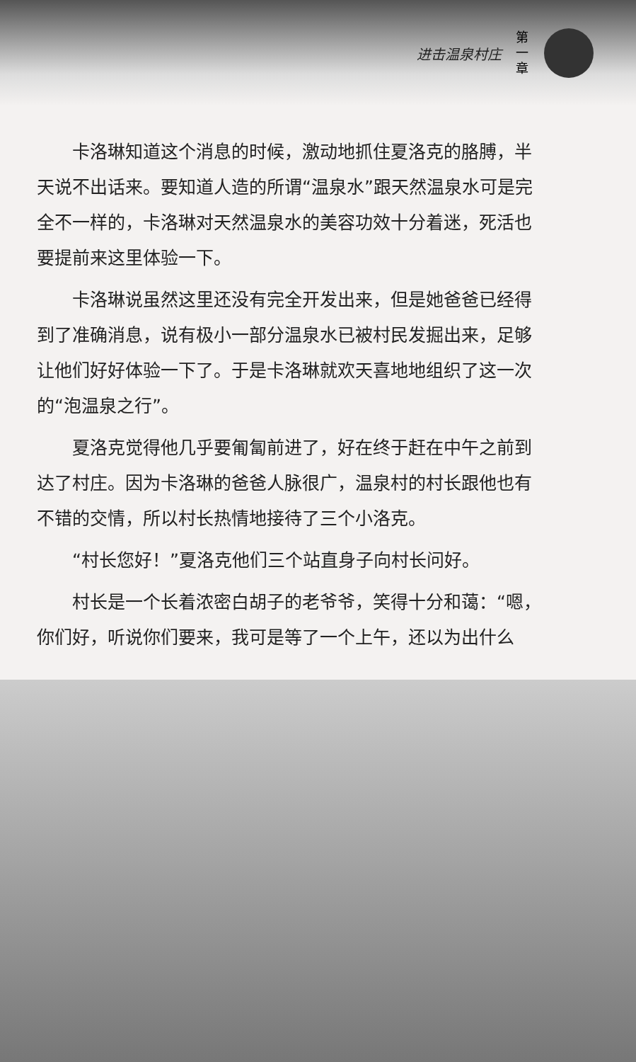进击温泉村庄 第 一 章
卡洛琳知道这个消息的时候，激动地抓住夏洛克的胳膊，半天说不出话来。要知道人造的所谓“温泉水”跟天然温泉水可是完全不一样的，卡洛琳对天然温泉水的美容功效十分着迷，死活也要提前来这里体验一下。
卡洛琳说虽然这里还没有完全开发出来，但是她爸爸已经得到了准确消息，说有极小一部分温泉水已被村民发掘出来，足够让他们好好体验一下了。于是卡洛琳就欢天喜地地组织了这一次的“泡温泉之行”。
夏洛克觉得他几乎要匍匐前进了，好在终于赶在中午之前到达了村庄。因为卡洛琳的爸爸人脉很广，温泉村的村长跟他也有不错的交情，所以村长热情地接待了三个小洛克。
“村长您好！”夏洛克他们三个站直身子向村长问好。
村长是一个长着浓密白胡子的老爷爷，笑得十分和蔼：“嗯，你们好，听说你们要来，我可是等了一个上午，还以为出什么